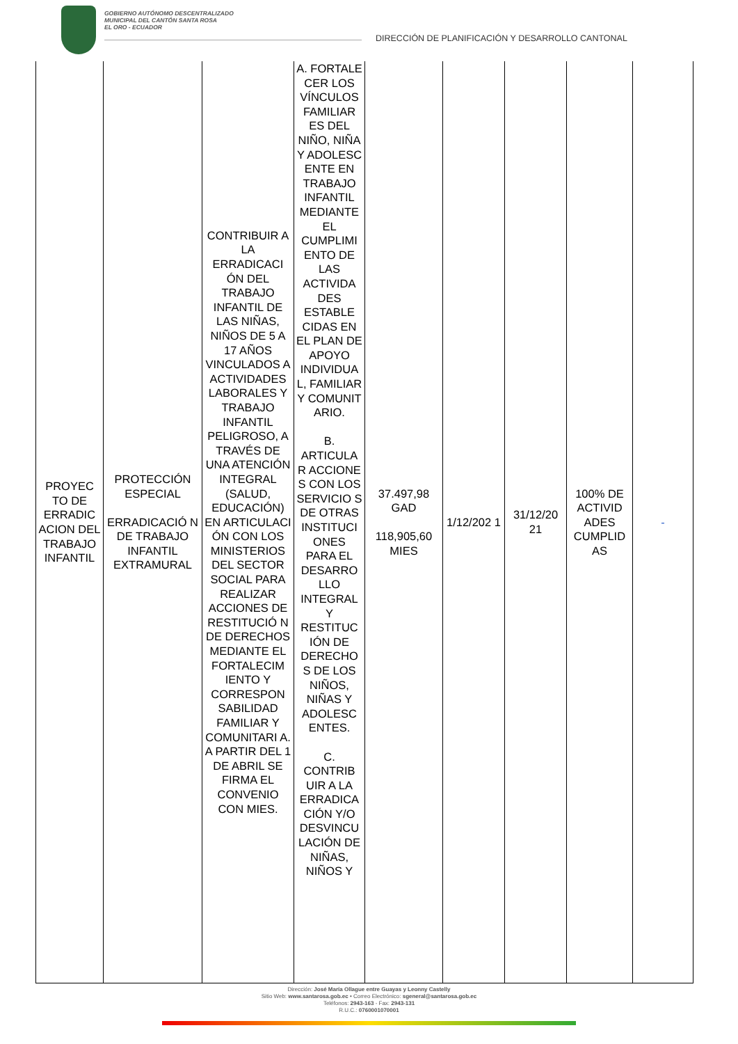GOBIERNO AUTÓNOMO DESCENTRALIZADO
MUNICIPAL DEL CANTÓN SANTA ROSA
EL ORO - ECUADOR
DIRECCIÓN DE PLANIFICACIÓN Y DESARROLLO CANTONAL
| PROYEC TO DE ERRADIC ACION DEL TRABAJO INFANTIL | PROTECCIÓN ESPECIAL ERRADICACIÓ N DE TRABAJO INFANTIL EXTRAMURAL | CONTRIBUIR A LA ERRADICACI ÓN DEL TRABAJO INFANTIL DE LAS NIÑAS, NIÑOS DE 5 A 17 AÑOS VINCULADOS A ACTIVIDADES LABORALES Y TRABAJO INFANTIL PELIGROSO, A TRAVÉS DE UNA ATENCIÓN INTEGRAL (SALUD, EDUCACIÓN) EN ARTICULACI ÓN CON LOS MINISTERIOS DEL SECTOR SOCIAL PARA REALIZAR ACCIONES DE RESTITUCIÓ N DE DERECHOS MEDIANTE EL FORTALECIM IENTO Y CORRESPON SABILIDAD FAMILIAR Y COMUNITARI A. A PARTIR DEL 1 DE ABRIL SE FIRMA EL CONVENIO CON MIES. | A. FORTALE CER LOS VÍNCULOS FAMILIAR ES DEL NIÑO, NIÑA Y ADOLESC ENTE EN TRABAJO INFANTIL MEDIANTE EL CUMPLIMI ENTO DE LAS ACTIVIDA DES ESTABLE CIDAS EN EL PLAN DE APOYO INDIVIDUA L, FAMILIAR Y COMUNIT ARIO. B. ARTICULA R ACCIONE S CON LOS SERVICIO S DE OTRAS INSTITUCI ONES PARA EL DESARRO LLO INTEGRAL Y RESTITUC IÓN DE DERECHO S DE LOS NIÑOS, NIÑAS Y ADOLESC ENTES. C. CONTRIB UIR A LA ERRADICA CIÓN Y/O DESVINCU LACIÓN DE NIÑAS, NIÑOS Y | 37.497,98 GAD 118,905,60 MIES | 1/12/202 1 | 31/12/20 21 | 100% DE ACTIVID ADES CUMPLID AS | - |
Dirección: José María Ollague entre Guayas y Leonny Castelly
Sitio Web: www.santarosa.gob.ec • Correo Electrónico: sgeneral@santarosa.gob.ec
Teléfonos: 2943-163 - Fax: 2943-131
R.U.C.: 0760001070001